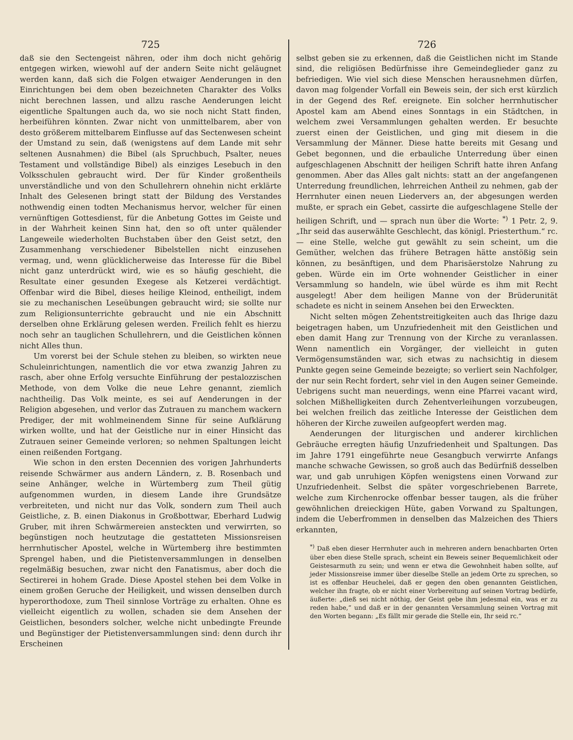725
daß sie den Sectengeist nähren, oder ihm doch nicht gehörig entgegen wirken, wiewohl auf der andern Seite nicht geläugnet werden kann, daß sich die Folgen etwaiger Aenderungen in den Einrichtungen bei dem oben bezeichneten Charakter des Volks nicht berechnen lassen, und allzu rasche Aenderungen leicht eigentliche Spaltungen auch da, wo sie noch nicht Statt finden, herbeiführen könnten. Zwar nicht von unmittelbarem, aber von desto größerem mittelbarem Einflusse auf das Sectenwesen scheint der Umstand zu sein, daß (wenigstens auf dem Lande mit sehr seltenen Ausnahmen) die Bibel (als Spruchbuch, Psalter, neues Testament und vollständige Bibel) als einziges Lesebuch in den Volksschulen gebraucht wird. Der für Kinder großentheils unverständliche und von den Schullehrern ohnehin nicht erklärte Inhalt des Gelesenen bringt statt der Bildung des Verstandes nothwendig einen todten Mechanismus hervor, welcher für einen vernünftigen Gottesdienst, für die Anbetung Gottes im Geiste und in der Wahrheit keinen Sinn hat, den so oft unter quälender Langeweile wiederholten Buchstaben über den Geist setzt, den Zusammenhang verschiedener Bibelstellen nicht einzusehen vermag, und, wenn glücklicherweise das Interesse für die Bibel nicht ganz unterdrückt wird, wie es so häufig geschieht, die Resultate einer gesunden Exegese als Ketzerei verdächtigt. Offenbar wird die Bibel, dieses heilige Kleinod, entheiligt, indem sie zu mechanischen Leseübungen gebraucht wird; sie sollte nur zum Religionsunterrichte gebraucht und nie ein Abschnitt derselben ohne Erklärung gelesen werden. Freilich fehlt es hierzu noch sehr an tauglichen Schullehrern, und die Geistlichen können nicht Alles thun.
Um vorerst bei der Schule stehen zu bleiben, so wirkten neue Schuleinrichtungen, namentlich die vor etwa zwanzig Jahren zu rasch, aber ohne Erfolg versuchte Einführung der pestalozzischen Methode, von dem Volke die neue Lehre genannt, ziemlich nachtheilig. Das Volk meinte, es sei auf Aenderungen in der Religion abgesehen, und verlor das Zutrauen zu manchem wackern Prediger, der mit wohlmeinendem Sinne für seine Aufklärung wirken wollte, und hat der Geistliche nur in einer Hinsicht das Zutrauen seiner Gemeinde verloren; so nehmen Spaltungen leicht einen reißenden Fortgang.
Wie schon in den ersten Decennien des vorigen Jahrhunderts reisende Schwärmer aus andern Ländern, z. B. Rosenbach und seine Anhänger, welche in Würtemberg zum Theil gütig aufgenommen wurden, in diesem Lande ihre Grundsätze verbreiteten, und nicht nur das Volk, sondern zum Theil auch Geistliche, z. B. einen Diakonus in Großbottwar, Eberhard Ludwig Gruber, mit ihren Schwärmereien ansteckten und verwirrten, so begünstigen noch heutzutage die gestatteten Missionsreisen herrnhutischer Apostel, welche in Würtemberg ihre bestimmten Sprengel haben, und die Pietistenversammlungen in denselben regelmäßig besuchen, zwar nicht den Fanatismus, aber doch die Sectirerei in hohem Grade. Diese Apostel stehen bei dem Volke in einem großen Geruche der Heiligkeit, und wissen denselben durch hyperorthodoxe, zum Theil sinnlose Vorträge zu erhalten. Ohne es vielleicht eigentlich zu wollen, schaden sie dem Ansehen der Geistlichen, besonders solcher, welche nicht unbedingte Freunde und Begünstiger der Pietistenversammlungen sind: denn durch ihr Erscheinen
726
selbst geben sie zu erkennen, daß die Geistlichen nicht im Stande sind, die religiösen Bedürfnisse ihre Gemeindeglieder ganz zu befriedigen. Wie viel sich diese Menschen herausnehmen dürfen, davon mag folgender Vorfall ein Beweis sein, der sich erst kürzlich in der Gegend des Ref. ereignete. Ein solcher herrnhutischer Apostel kam am Abend eines Sonntags in ein Städtchen, in welchem zwei Versammlungen gehalten werden. Er besuchte zuerst einen der Geistlichen, und ging mit diesem in die Versammlung der Männer. Diese hatte bereits mit Gesang und Gebet begonnen, und die erbauliche Unterredung über einen aufgeschlagenen Abschnitt der heiligen Schrift hatte ihren Anfang genommen. Aber das Alles galt nichts: statt an der angefangenen Unterredung freundlichen, lehrreichen Antheil zu nehmen, gab der Herrnhuter einen neuen Liedervers an, der abgesungen werden mußte, er sprach ein Gebet, cassirte die aufgeschlagene Stelle der heiligen Schrift, und — sprach nun über die Worte: <sup>*)</sup> 1 Petr. 2, 9. „Ihr seid das auserwählte Geschlecht, das königl. Priesterthum.“ rc. — eine Stelle, welche gut gewählt zu sein scheint, um die Gemüther, welchen das frühere Betragen hätte anstößig sein können, zu besänftigen, und dem Pharisäerstolze Nahrung zu geben. Würde ein im Orte wohnender Geistlicher in einer Versammlung so handeln, wie übel würde es ihm mit Recht ausgelegt! Aber dem heiligen Manne von der Brüderunität schadete es nicht in seinem Ansehen bei den Erweckten.
Nicht selten mögen Zehentstreitigkeiten auch das Ihrige dazu beigetragen haben, um Unzufriedenheit mit den Geistlichen und eben damit Hang zur Trennung von der Kirche zu veranlassen. Wenn namentlich ein Vorgänger, der vielleicht in guten Vermögensumständen war, sich etwas zu nachsichtig in diesem Punkte gegen seine Gemeinde bezeigte; so verliert sein Nachfolger, der nur sein Recht fordert, sehr viel in den Augen seiner Gemeinde. Uebrigens sucht man neuerdings, wenn eine Pfarrei vacant wird, solchen Mißhelligkeiten durch Zehentverleihungen vorzubeugen, bei welchen freilich das zeitliche Interesse der Geistlichen dem höheren der Kirche zuweilen aufgeopfert werden mag.
Aenderungen der liturgischen und anderer kirchlichen Gebräuche erregten häufig Unzufriedenheit und Spaltungen. Das im Jahre 1791 eingeführte neue Gesangbuch verwirrte Anfangs manche schwache Gewissen, so groß auch das Bedürfniß desselben war, und gab unruhigen Köpfen wenigstens einen Vorwand zur Unzufriedenheit. Selbst die später vorgeschriebenen Barrete, welche zum Kirchenrocke offenbar besser taugen, als die früher gewöhnlichen dreieckigen Hüte, gaben Vorwand zu Spaltungen, indem die Ueberfrommen in denselben das Malzeichen des Thiers erkannten,
<sup>*)</sup> Daß eben dieser Herrnhuter auch in mehreren andern benachbarten Orten über eben diese Stelle sprach, scheint ein Beweis seiner Bequemlichkeit oder Geistesarmuth zu sein; und wenn er etwa die Gewohnheit haben sollte, auf jeder Missionsreise immer über dieselbe Stelle an jedem Orte zu sprechen, so ist es offenbar Heuchelei, daß er gegen den oben genannten Geistlichen, welcher ihn fragte, ob er nicht einer Vorbereitung auf seinen Vortrag bedürfe, äußerte: „dieß sei nicht nöthig, der Geist gebe ihm jedesmal ein, was er zu reden habe,“ und daß er in der genannten Versammlung seinen Vortrag mit den Worten begann: „Es fällt mir gerade die Stelle ein, Ihr seid rc.“